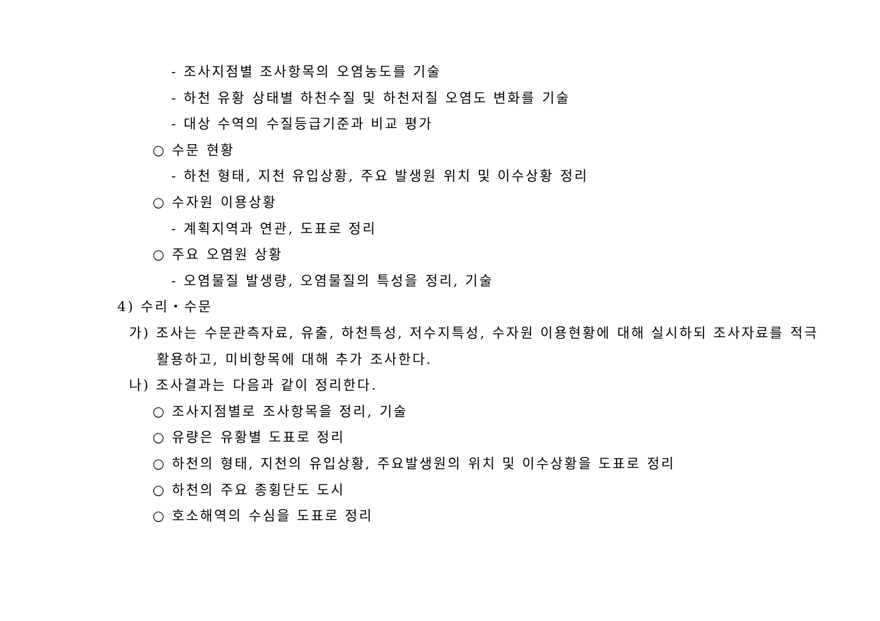- 조사지점별 조사항목의 오염농도를 기술
- 하천 유황 상태별 하천수질 및 하천저질 오염도 변화를 기술
- 대상 수역의 수질등급기준과 비교 평가
○ 수문 현황
- 하천 형태, 지천 유입상황, 주요 발생원 위치 및 이수상황 정리
○ 수자원 이용상황
- 계획지역과 연관, 도표로 정리
○ 주요 오염원 상황
- 오염물질 발생량, 오염물질의 특성을 정리, 기술
4) 수리・수문
가) 조사는 수문관측자료, 유출, 하천특성, 저수지특성, 수자원 이용현황에 대해 실시하되 조사자료를 적극
활용하고, 미비항목에 대해 추가 조사한다.
나) 조사결과는 다음과 같이 정리한다.
○ 조사지점별로 조사항목을 정리, 기술
○ 유량은 유황별 도표로 정리
○ 하천의 형태, 지천의 유입상황, 주요발생원의 위치 및 이수상황을 도표로 정리
○ 하천의 주요 종횡단도 도시
○ 호소해역의 수심을 도표로 정리